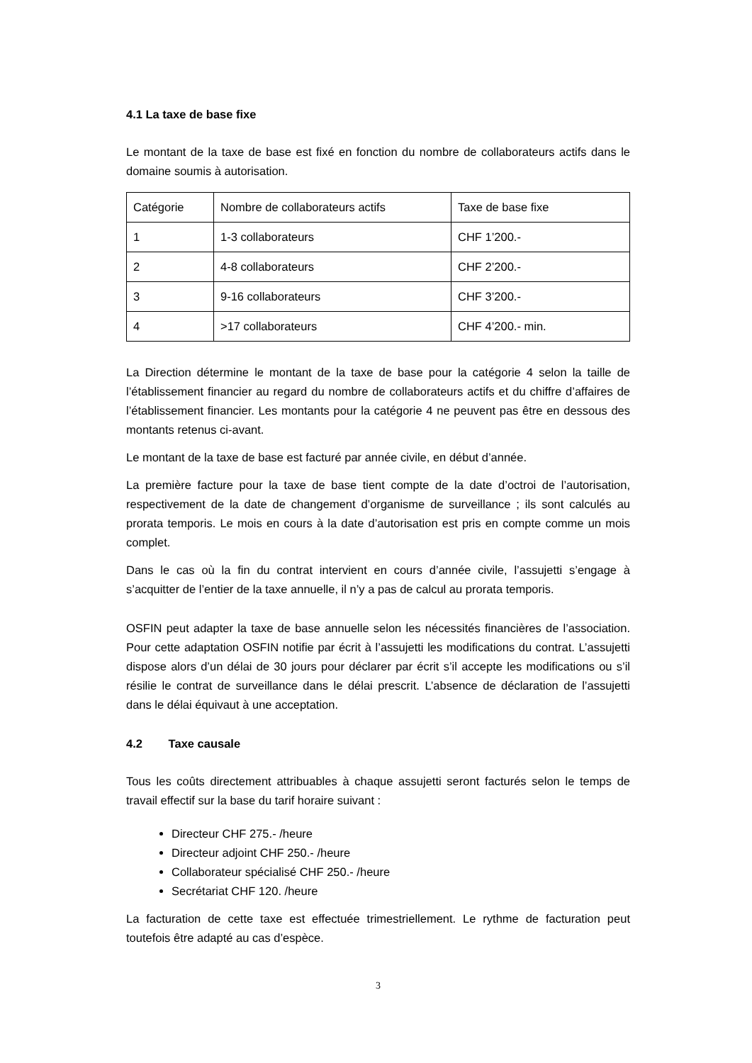4.1 La taxe de base fixe
Le montant de la taxe de base est fixé en fonction du nombre de collaborateurs actifs dans le domaine soumis à autorisation.
| Catégorie | Nombre de collaborateurs actifs | Taxe de base fixe |
| 1 | 1-3 collaborateurs | CHF 1’200.- |
| 2 | 4-8 collaborateurs | CHF 2’200.- |
| 3 | 9-16 collaborateurs | CHF 3’200.- |
| 4 | >17 collaborateurs | CHF 4’200.- min. |
La Direction détermine le montant de la taxe de base pour la catégorie 4 selon la taille de l’établissement financier au regard du nombre de collaborateurs actifs et du chiffre d’affaires de l’établissement financier. Les montants pour la catégorie 4 ne peuvent pas être en dessous des montants retenus ci-avant.
Le montant de la taxe de base est facturé par année civile, en début d’année.
La première facture pour la taxe de base tient compte de la date d’octroi de l’autorisation, respectivement de la date de changement d’organisme de surveillance ; ils sont calculés au prorata temporis. Le mois en cours à la date d’autorisation est pris en compte comme un mois complet.
Dans le cas où la fin du contrat intervient en cours d’année civile, l’assujetti s’engage à s’acquitter de l’entier de la taxe annuelle, il n’y a pas de calcul au prorata temporis.
OSFIN peut adapter la taxe de base annuelle selon les nécessités financières de l’association. Pour cette adaptation OSFIN notifie par écrit à l’assujetti les modifications du contrat. L’assujetti dispose alors d’un délai de 30 jours pour déclarer par écrit s’il accepte les modifications ou s’il résilie le contrat de surveillance dans le délai prescrit. L’absence de déclaration de l’assujetti dans le délai équivaut à une acceptation.
4.2 Taxe causale
Tous les coûts directement attribuables à chaque assujetti seront facturés selon le temps de travail effectif sur la base du tarif horaire suivant :
Directeur CHF 275.- /heure
Directeur adjoint CHF 250.- /heure
Collaborateur spécialisé CHF 250.- /heure
Secrétariat CHF 120. /heure
La facturation de cette taxe est effectuée trimestriellement. Le rythme de facturation peut toutefois être adapté au cas d’espèce.
3